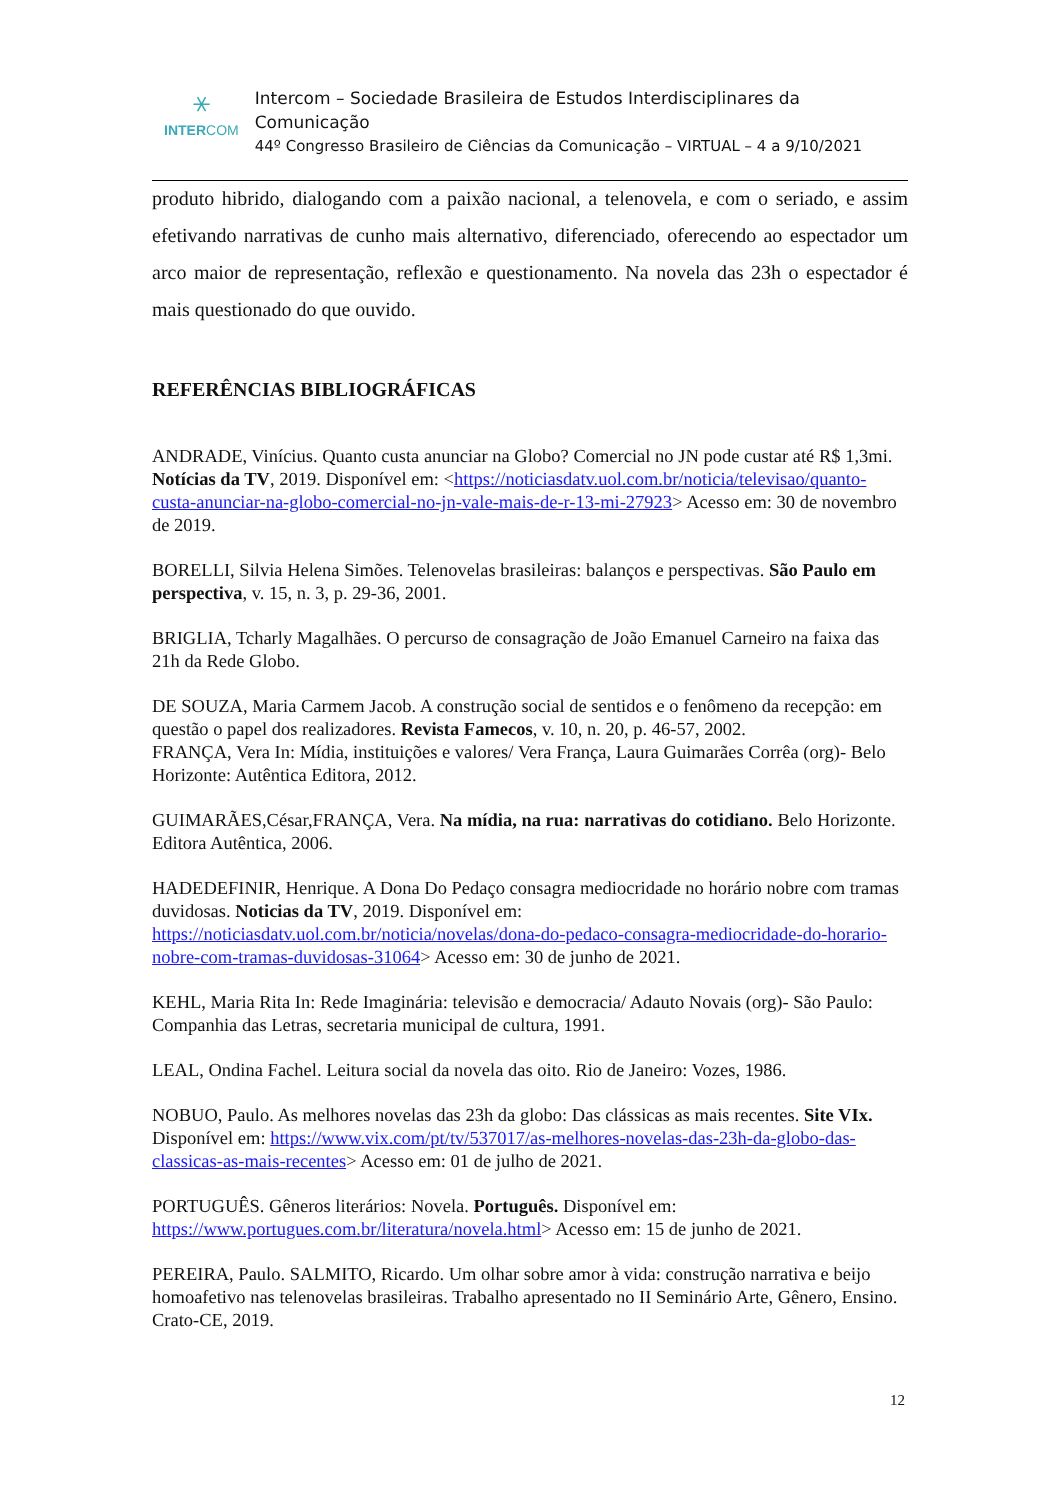⚹
INTERCOM
Intercom – Sociedade Brasileira de Estudos Interdisciplinares da Comunicação
44º Congresso Brasileiro de Ciências da Comunicação – VIRTUAL – 4 a 9/10/2021
produto hibrido, dialogando com a paixão nacional, a telenovela, e com o seriado, e assim efetivando narrativas de cunho mais alternativo, diferenciado, oferecendo ao espectador um arco maior de representação, reflexão e questionamento. Na novela das 23h o espectador é mais questionado do que ouvido.
REFERÊNCIAS BIBLIOGRÁFICAS
ANDRADE, Vinícius. Quanto custa anunciar na Globo? Comercial no JN pode custar até R$ 1,3mi. Notícias da TV, 2019. Disponível em: <https://noticiasdatv.uol.com.br/noticia/televisao/quanto-custa-anunciar-na-globo-comercial-no-jn-vale-mais-de-r-13-mi-27923> Acesso em: 30 de novembro de 2019.
BORELLI, Silvia Helena Simões. Telenovelas brasileiras: balanços e perspectivas. São Paulo em perspectiva, v. 15, n. 3, p. 29-36, 2001.
BRIGLIA, Tcharly Magalhães. O percurso de consagração de João Emanuel Carneiro na faixa das 21h da Rede Globo.
DE SOUZA, Maria Carmem Jacob. A construção social de sentidos e o fenômeno da recepção: em questão o papel dos realizadores. Revista Famecos, v. 10, n. 20, p. 46-57, 2002.
FRANÇA, Vera In: Mídia, instituições e valores/ Vera França, Laura Guimarães Corrêa (org)- Belo Horizonte: Autêntica Editora, 2012.
GUIMARÃES,César,FRANÇA, Vera. Na mídia, na rua: narrativas do cotidiano. Belo Horizonte. Editora Autêntica, 2006.
HADEDEFINIR, Henrique. A Dona Do Pedaço consagra mediocridade no horário nobre com tramas duvidosas. Noticias da TV, 2019. Disponível em: https://noticiasdatv.uol.com.br/noticia/novelas/dona-do-pedaco-consagra-mediocridade-do-horario-nobre-com-tramas-duvidosas-31064> Acesso em: 30 de junho de 2021.
KEHL, Maria Rita In: Rede Imaginária: televisão e democracia/ Adauto Novais (org)- São Paulo: Companhia das Letras, secretaria municipal de cultura, 1991.
LEAL, Ondina Fachel. Leitura social da novela das oito. Rio de Janeiro: Vozes, 1986.
NOBUO, Paulo. As melhores novelas das 23h da globo: Das clássicas as mais recentes. Site VIx. Disponível em: https://www.vix.com/pt/tv/537017/as-melhores-novelas-das-23h-da-globo-das-classicas-as-mais-recentes> Acesso em: 01 de julho de 2021.
PORTUGUÊS. Gêneros literários: Novela. Português. Disponível em: https://www.portugues.com.br/literatura/novela.html> Acesso em: 15 de junho de 2021.
PEREIRA, Paulo. SALMITO, Ricardo. Um olhar sobre amor à vida: construção narrativa e beijo homoafetivo nas telenovelas brasileiras. Trabalho apresentado no II Seminário Arte, Gênero, Ensino. Crato-CE, 2019.
12